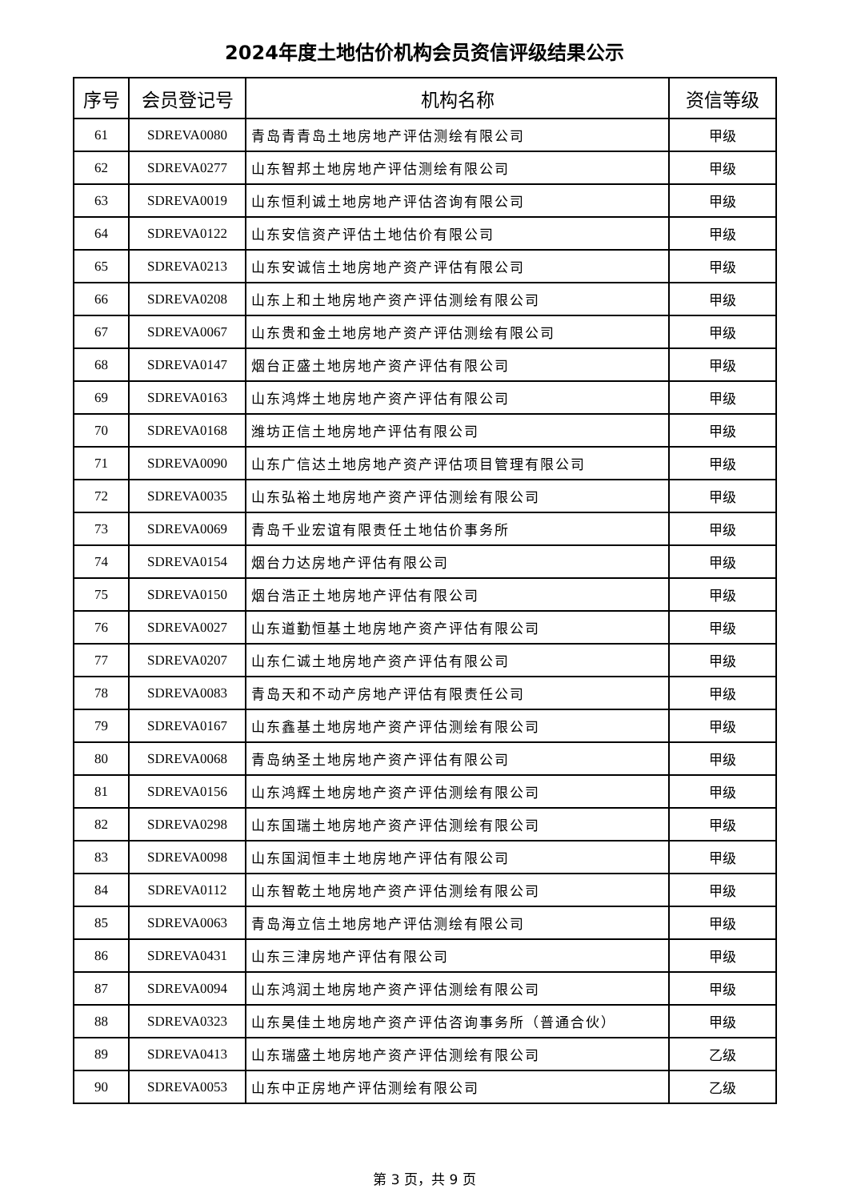2024年度土地估价机构会员资信评级结果公示
| 序号 | 会员登记号 | 机构名称 | 资信等级 |
| --- | --- | --- | --- |
| 61 | SDREVA0080 | 青岛青青岛土地房地产评估测绘有限公司 | 甲级 |
| 62 | SDREVA0277 | 山东智邦土地房地产评估测绘有限公司 | 甲级 |
| 63 | SDREVA0019 | 山东恒利诚土地房地产评估咨询有限公司 | 甲级 |
| 64 | SDREVA0122 | 山东安信资产评估土地估价有限公司 | 甲级 |
| 65 | SDREVA0213 | 山东安诚信土地房地产资产评估有限公司 | 甲级 |
| 66 | SDREVA0208 | 山东上和土地房地产资产评估测绘有限公司 | 甲级 |
| 67 | SDREVA0067 | 山东贵和金土地房地产资产评估测绘有限公司 | 甲级 |
| 68 | SDREVA0147 | 烟台正盛土地房地产资产评估有限公司 | 甲级 |
| 69 | SDREVA0163 | 山东鸿烨土地房地产资产评估有限公司 | 甲级 |
| 70 | SDREVA0168 | 潍坊正信土地房地产评估有限公司 | 甲级 |
| 71 | SDREVA0090 | 山东广信达土地房地产资产评估项目管理有限公司 | 甲级 |
| 72 | SDREVA0035 | 山东弘裕土地房地产资产评估测绘有限公司 | 甲级 |
| 73 | SDREVA0069 | 青岛千业宏谊有限责任土地估价事务所 | 甲级 |
| 74 | SDREVA0154 | 烟台力达房地产评估有限公司 | 甲级 |
| 75 | SDREVA0150 | 烟台浩正土地房地产评估有限公司 | 甲级 |
| 76 | SDREVA0027 | 山东道勤恒基土地房地产资产评估有限公司 | 甲级 |
| 77 | SDREVA0207 | 山东仁诚土地房地产资产评估有限公司 | 甲级 |
| 78 | SDREVA0083 | 青岛天和不动产房地产评估有限责任公司 | 甲级 |
| 79 | SDREVA0167 | 山东鑫基土地房地产资产评估测绘有限公司 | 甲级 |
| 80 | SDREVA0068 | 青岛纳圣土地房地产资产评估有限公司 | 甲级 |
| 81 | SDREVA0156 | 山东鸿辉土地房地产资产评估测绘有限公司 | 甲级 |
| 82 | SDREVA0298 | 山东国瑞土地房地产资产评估测绘有限公司 | 甲级 |
| 83 | SDREVA0098 | 山东国润恒丰土地房地产评估有限公司 | 甲级 |
| 84 | SDREVA0112 | 山东智乾土地房地产资产评估测绘有限公司 | 甲级 |
| 85 | SDREVA0063 | 青岛海立信土地房地产评估测绘有限公司 | 甲级 |
| 86 | SDREVA0431 | 山东三津房地产评估有限公司 | 甲级 |
| 87 | SDREVA0094 | 山东鸿润土地房地产资产评估测绘有限公司 | 甲级 |
| 88 | SDREVA0323 | 山东昊佳土地房地产资产评估咨询事务所（普通合伙） | 甲级 |
| 89 | SDREVA0413 | 山东瑞盛土地房地产资产评估测绘有限公司 | 乙级 |
| 90 | SDREVA0053 | 山东中正房地产评估测绘有限公司 | 乙级 |
第 3 页，共 9 页